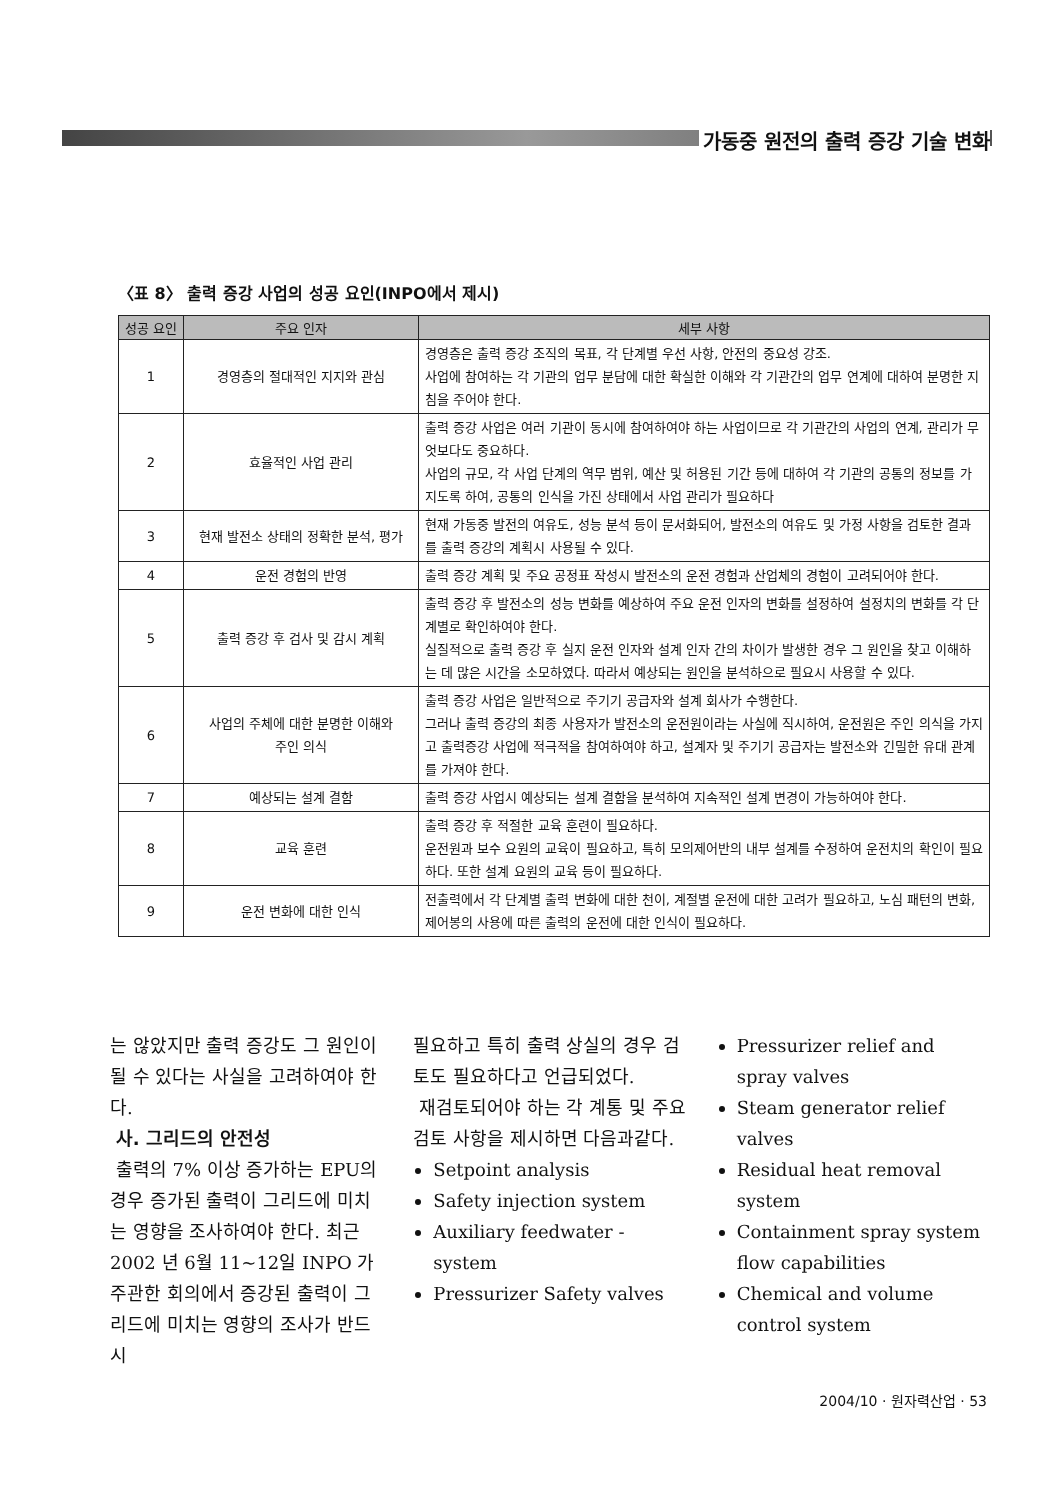가동중 원전의 출력 증강 기술 변화
〈표 8〉 출력 증강 사업의 성공 요인(INPO에서 제시)
| 성공 요인 | 주요 인자 | 세부 사항 |
| --- | --- | --- |
| 1 | 경영층의 절대적인 지지와 관심 | 경영층은 출력 증강 조직의 목표, 각 단계별 우선 사항, 안전의 중요성 강조. 사업에 참여하는 각 기관의 업무 분담에 대한 확실한 이해와 각 기관간의 업무 연계에 대하여 분명한 지침을 주어야 한다. |
| 2 | 효율적인 사업 관리 | 출력 증강 사업은 여러 기관이 동시에 참여하여야 하는 사업이므로 각 기관간의 사업의 연계, 관리가 무엇보다도 중요하다. 사업의 규모, 각 사업 단계의 역무 범위, 예산 및 허용된 기간 등에 대하여 각 기관의 공통의 정보를 가지도록 하여, 공통의 인식을 가진 상태에서 사업 관리가 필요하다 |
| 3 | 현재 발전소 상태의 정확한 분석, 평가 | 현재 가동중 발전의 여유도, 성능 분석 등이 문서화되어, 발전소의 여유도 및 가정 사항을 검토한 결과를 출력 증강의 계획시 사용될 수 있다. |
| 4 | 운전 경험의 반영 | 출력 증강 계획 및 주요 공정표 작성시 발전소의 운전 경험과 산업체의 경험이 고려되어야 한다. |
| 5 | 출력 증강 후 검사 및 감시 계획 | 출력 증강 후 발전소의 성능 변화를 예상하여 주요 운전 인자의 변화를 설정하여 설정치의 변화를 각 단계별로 확인하여야 한다. 실질적으로 출력 증강 후 실지 운전 인자와 설계 인자 간의 차이가 발생한 경우 그 원인을 찾고 이해하는 데 많은 시간을 소모하였다. 따라서 예상되는 원인을 분석하으로 필요시 사용할 수 있다. |
| 6 | 사업의 주체에 대한 분명한 이해와 주인 의식 | 출력 증강 사업은 일반적으로 주기기 공급자와 설계 회사가 수행한다. 그러나 출력 증강의 최종 사용자가 발전소의 운전원이라는 사실에 직시하여, 운전원은 주인 의식을 가지고 출력증강 사업에 적극적을 참여하여야 하고, 설계자 및 주기기 공급자는 발전소와 긴밀한 유대 관계를 가져야 한다. |
| 7 | 예상되는 설계 결함 | 출력 증강 사업시 예상되는 설계 결함을 분석하여 지속적인 설계 변경이 가능하여야 한다. |
| 8 | 교육 훈련 | 출력 증강 후 적절한 교육 훈련이 필요하다. 운전원과 보수 요원의 교육이 필요하고, 특히 모의제어반의 내부 설계를 수정하여 운전치의 확인이 필요하다. 또한 설계 요원의 교육 등이 필요하다. |
| 9 | 운전 변화에 대한 인식 | 전출력에서 각 단계별 출력 변화에 대한 천이, 계절별 운전에 대한 고려가 필요하고, 노심 패턴의 변화, 제어봉의 사용에 따른 출력의 운전에 대한 인식이 필요하다. |
는 않았지만 출력 증강도 그 원인이 될 수 있다는 사실을 고려하여야 한다.
사. 그리드의 안전성
출력의 7% 이상 증가하는 EPU의 경우 증가된 출력이 그리드에 미치는 영향을 조사하여야 한다. 최근 2002 년 6월 11~12일 INPO 가 주관한 회의에서 증강된 출력이 그리드에 미치는 영향의 조사가 반드시
필요하고 특히 출력 상실의 경우 검토도 필요하다고 언급되었다.
재검토되어야 하는 각 계통 및 주요 검토 사항을 제시하면 다음과같다.
Setpoint analysis
Safety injection system
Auxiliary feedwater - system
Pressurizer Safety valves
Pressurizer relief and spray valves
Steam generator relief valves
Residual heat removal system
Containment spray system flow capabilities
Chemical and volume control system
2004/10 · 원자력산업 · 53